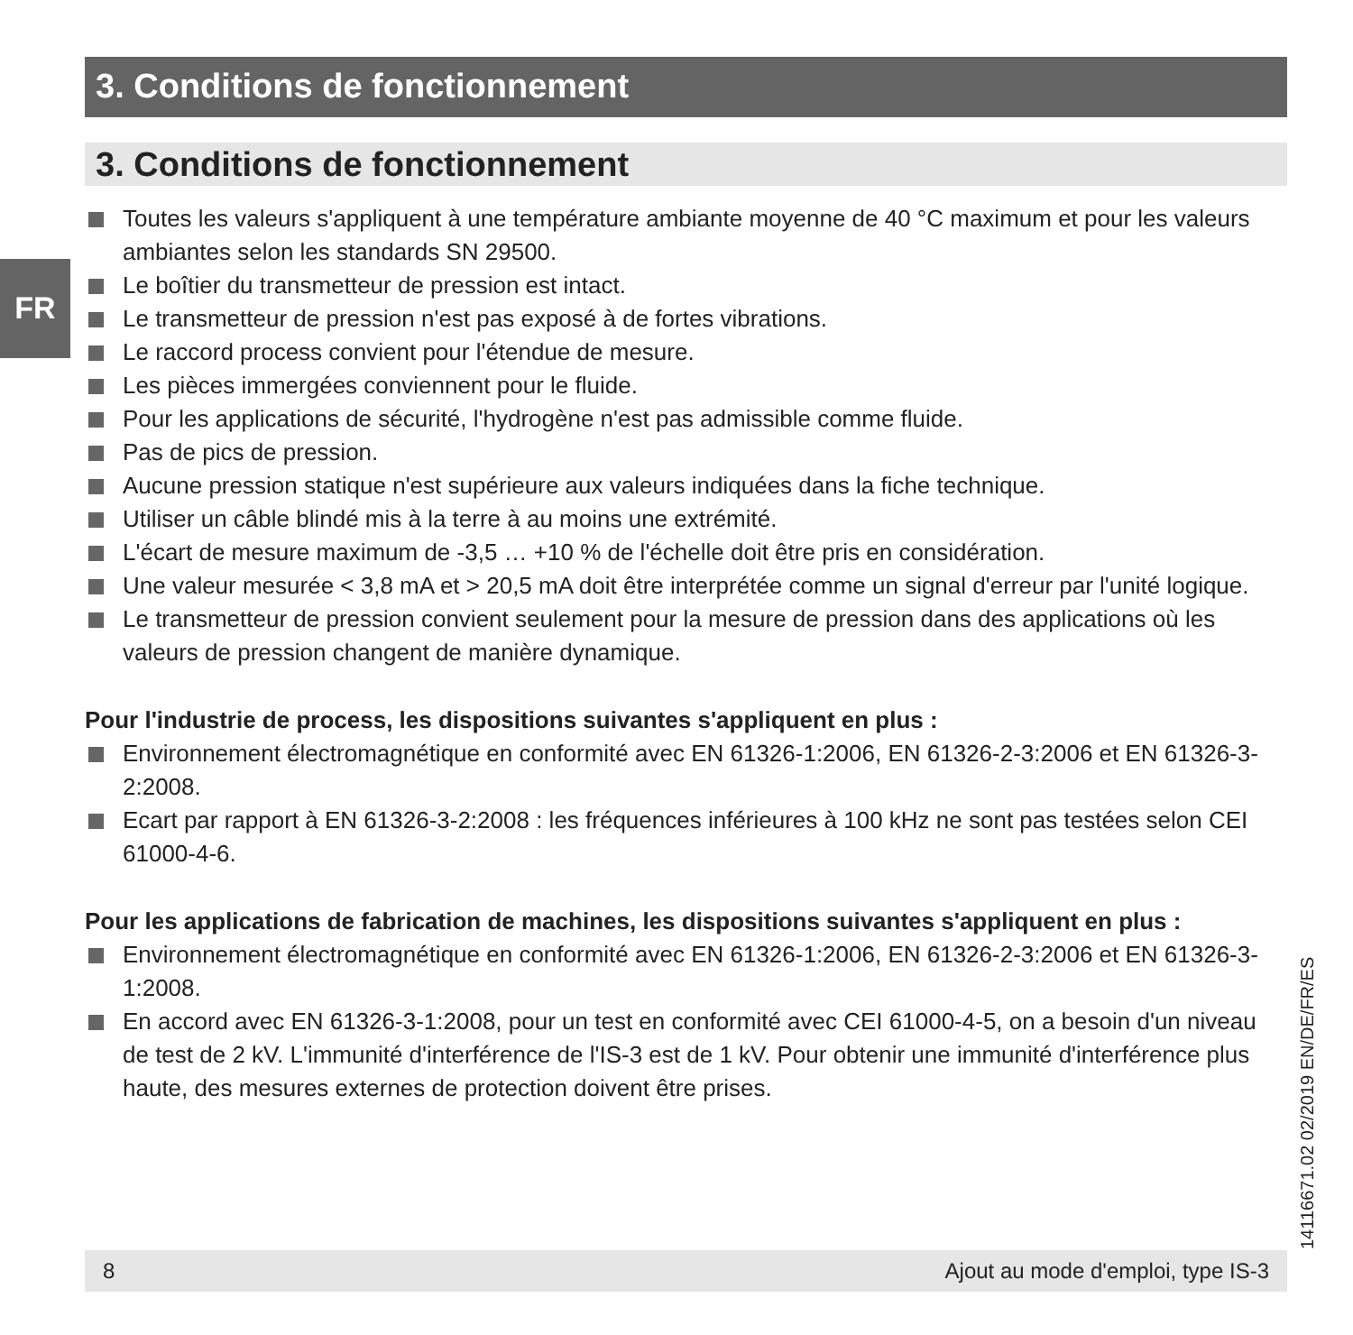3. Conditions de fonctionnement
3. Conditions de fonctionnement
Toutes les valeurs s'appliquent à une température ambiante moyenne de 40 °C maximum et pour les valeurs ambiantes selon les standards SN 29500.
Le boîtier du transmetteur de pression est intact.
Le transmetteur de pression n'est pas exposé à de fortes vibrations.
Le raccord process convient pour l'étendue de mesure.
Les pièces immergées conviennent pour le fluide.
Pour les applications de sécurité, l'hydrogène n'est pas admissible comme fluide.
Pas de pics de pression.
Aucune pression statique n'est supérieure aux valeurs indiquées dans la fiche technique.
Utiliser un câble blindé mis à la terre à au moins une extrémité.
L'écart de mesure maximum de -3,5 … +10 % de l'échelle doit être pris en considération.
Une valeur mesurée < 3,8 mA et > 20,5 mA doit être interprétée comme un signal d'erreur par l'unité logique.
Le transmetteur de pression convient seulement pour la mesure de pression dans des applications où les valeurs de pression changent de manière dynamique.
Pour l'industrie de process, les dispositions suivantes s'appliquent en plus :
Environnement électromagnétique en conformité avec EN 61326-1:2006, EN 61326-2-3:2006 et EN 61326-3-2:2008.
Ecart par rapport à EN 61326-3-2:2008 : les fréquences inférieures à 100 kHz ne sont pas testées selon CEI 61000-4-6.
Pour les applications de fabrication de machines, les dispositions suivantes s'appliquent en plus :
Environnement électromagnétique en conformité avec EN 61326-1:2006, EN 61326-2-3:2006 et EN 61326-3-1:2008.
En accord avec EN 61326-3-1:2008, pour un test en conformité avec CEI 61000-4-5, on a besoin d'un niveau de test de 2 kV. L'immunité d'interférence de l'IS-3 est de 1 kV. Pour obtenir une immunité d'interférence plus haute, des mesures externes de protection doivent être prises.
FR
14116671.02 02/2019 EN/DE/FR/ES
8 Ajout au mode d'emploi, type IS-3